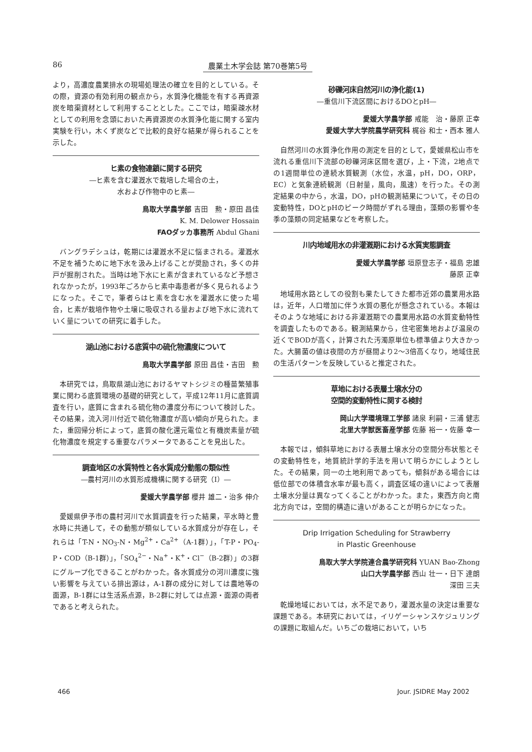86 農業土木学会誌 第70巻第5号
より，高濃度農業排水の現場処理法の確立を目的としている。その際，資源の有効利用の観点から，水質浄化機能を有する再資源炭を暗渠資材として利用することとした。ここでは，暗渠疎水材としての利用を念頭においた再資源炭の水質浄化能に関する室内実験を行い，木くず炭などで比較的良好な結果が得られることを示した。
ヒ素の食物連鎖に関する研究
―ヒ素を含む灌漑水で栽培した場合の土，
水および作物中のヒ素―
鳥取大学農学部 吉田　勲・原田 昌佳
K. M. Delower Hossain
FAOダッカ事務所 Abdul Ghani
バングラデシュは，乾期には灌漑水不足に悩まされる。灌漑水不足を補うために地下水を汲み上げることが奨励され，多くの井戸が掘削された。当時は地下水にヒ素が含まれているなど予想されなかったが，1993年ごろからヒ素中毒患者が多く見られるようになった。そこで，筆者らはヒ素を含む水を灌漑水に使った場合，ヒ素が栽培作物や土壌に吸収される量および地下水に流れていく量についての研究に着手した。
湖山池における底質中の硫化物濃度について
鳥取大学農学部 原田 昌佳・吉田　勲
本研究では，鳥取県湖山池におけるヤマトシジミの種苗繁殖事業に関わる底質環境の基礎的研究として，平成12年11月に底質調査を行い，底質に含まれる硫化物の濃度分布について検討した。その結果，流入河川付近で硫化物濃度が高い傾向が見られた。また，重回帰分析によって，底質の酸化還元電位と有機炭素量が硫化物濃度を規定する重要なパラメータであることを見出した。
調査地区の水質特性と各水質成分動態の類似性
―農村河川の水質形成機構に関する研究（I）―
愛媛大学農学部 櫻井 雄二・治多 伸介
愛媛県伊予市の農村河川で水質調査を行った結果，平水時と豊水時に共通して，その動態が類似している水質成分が存在し，それらは「T-N・NO<sub>3</sub>-N・Mg<sup>2+</sup>・Ca<sup>2+</sup>（A-1群）」，「T-P・PO<sub>4</sub>-P・COD（B-1群）」，「SO<sub>4</sub><sup>2−</sup>・Na<sup>+</sup>・K<sup>+</sup>・Cl<sup>−</sup>（B-2群）」の3群にグループ化できることがわかった。各水質成分の河川濃度に強い影響を与えている排出源は，A-1群の成分に対しては農地等の面源，B-1群には生活系点源，B-2群に対しては点源・面源の両者であると考えられた。
砂礫河床自然河川の浄化能(1)
―重信川下流区間におけるDOとpH―
愛媛大学農学部 戒能　治・藤原 正幸
愛媛大学大学院農学研究科 梶谷 和士・西本 雅人
自然河川の水質浄化作用の測定を目的として，愛媛県松山市を流れる重信川下流部の砂礫河床区間を選び，上・下流，2地点での1週間単位の連続水質観測（水位，水温，pH，DO，ORP，EC）と気象連続観測（日射量，風向，風速）を行った。その測定結果の中から，水温，DO，pHの観測結果について，その日の変動特性，DOとpHのピーク時間がずれる理由，藻類の影響や冬季の藻類の同定結果などを考察した。
川内地域用水の非灌漑期における水質実態調査
愛媛大学農学部 垣原登志子・福島 忠雄
藤原 正幸
地域用水路としての役割も果たしてきた都市近郊の農業用水路は，近年，人口増加に伴う水質の悪化が懸念されている。本報はそのような地域における非灌漑期での農業用水路の水質変動特性を調査したものである。観測結果から，住宅密集地および温泉の近くでBODが高く，計算された汚濁原単位も標準値より大きかった。大腸菌の値は夜間の方が昼間より2〜3倍高くなり，地域住民の生活パターンを反映していると推定された。
草地における表層土壌水分の
空間的変動特性に関する検討
岡山大学環境理工学部 諸泉 利嗣・三浦 健志
北里大学獣医畜産学部 佐藤 裕一・佐藤 幸一
本報では，傾斜草地における表層土壌水分の空間分布状態とその変動特性を，地質統計学的手法を用いて明らかにしようとした。その結果，同一の土地利用であっても，傾斜がある場合には低位部での体積含水率が最も高く，調査区域の違いによって表層土壌水分量は異なってくることがわかった。また，東西方向と南北方向では，空間的構造に違いがあることが明らかになった。
Drip Irrigation Scheduling for Strawberry
in Plastic Greenhouse
鳥取大学大学院連合農学研究科 YUAN Bao-Zhong
山口大学農学部 西山 壮一・日下 達朗
深田 三夫
乾燥地域においては，水不足であり，灌漑水量の決定は重要な課題である。本研究においては，イリゲーシャンスケジュリングの課題に取組んだ。いちごの栽培において，いち
466 Jour. JSIDRE May 2002